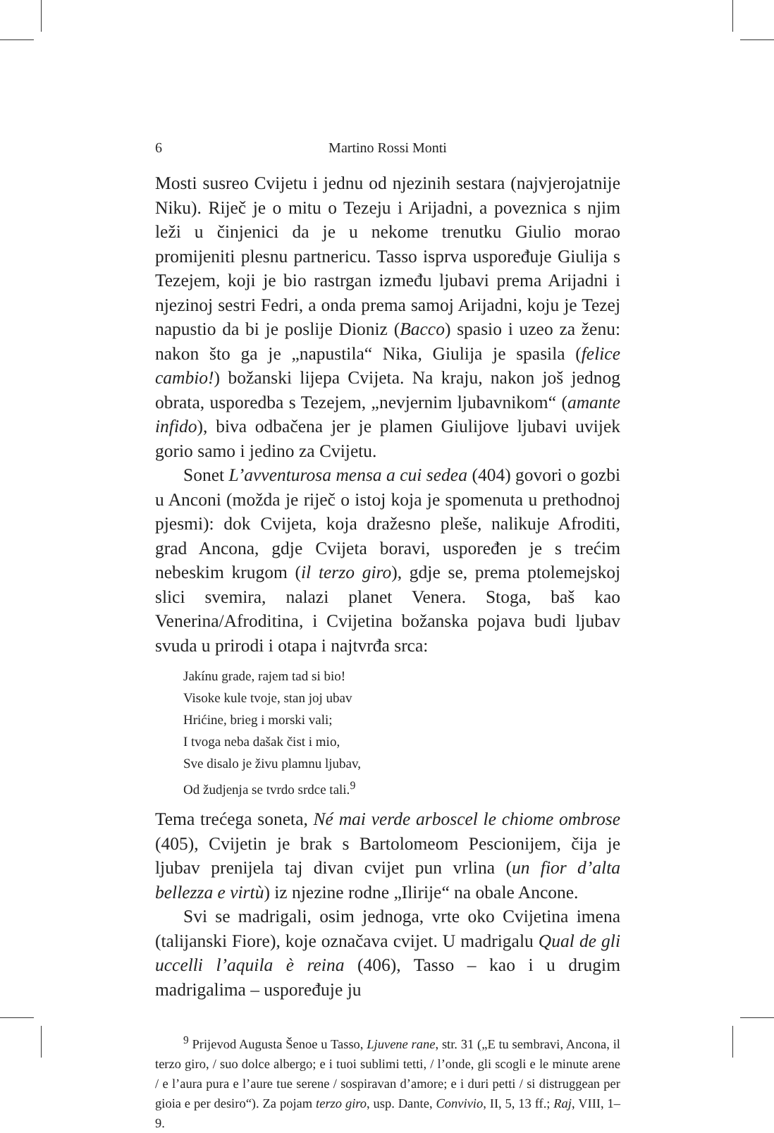6 Martino Rossi Monti
Mosti susreo Cvijetu i jednu od njezinih sestara (najvjerojatnije Niku). Riječ je o mitu o Tezeju i Arijadni, a poveznica s njim leži u činjenici da je u nekome trenutku Giulio morao promijeniti plesnu partnericu. Tasso isprva uspoređuje Giulija s Tezejem, koji je bio rastrgan između ljubavi prema Arijadni i njezinoj sestri Fedri, a onda prema samoj Arijadni, koju je Tezej napustio da bi je poslije Dioniz (Bacco) spasio i uzeo za ženu: nakon što ga je „napustila“ Nika, Giulija je spasila (felice cambio!) božanski lijepa Cvijeta. Na kraju, nakon još jednog obrata, usporedba s Tezejem, „nevjernim ljubavnikom“ (amante infido), biva odbačena jer je plamen Giulijove ljubavi uvijek gorio samo i jedino za Cvijetu.
Sonet L’avventurosa mensa a cui sedea (404) govori o gozbi u Anconi (možda je riječ o istoj koja je spomenuta u prethodnoj pjesmi): dok Cvijeta, koja dražesno pleše, nalikuje Afroditi, grad Ancona, gdje Cvijeta boravi, uspoređen je s trećim nebeskim krugom (il terzo giro), gdje se, prema ptolemejskoj slici svemira, nalazi planet Venera. Stoga, baš kao Venerina/Afroditina, i Cvijetina božanska pojava budi ljubav svuda u prirodi i otapa i najtvrđa srca:
Jakínu grade, rajem tad si bio!
Visoke kule tvoje, stan joj ubav
Hrićine, brieg i morski vali;
I tvoga neba dašak čist i mio,
Sve disalo je živu plamnu ljubav,
Od žudjenja se tvrdo srdce tali.<sup>9</sup>
Tema trećega soneta, Né mai verde arboscel le chiome ombrose (405), Cvijetin je brak s Bartolomeom Pescionijem, čija je ljubav prenijela taj divan cvijet pun vrlina (un fior d’alta bellezza e virtù) iz njezine rodne „Ilirije“ na obale Ancone.
Svi se madrigali, osim jednoga, vrte oko Cvijetina imena (talijanski Fiore), koje označava cvijet. U madrigalu Qual de gli uccelli l’aquila è reina (406), Tasso – kao i u drugim madrigalima – uspoređuje ju
<sup>9</sup> Prijevod Augusta Šenoe u Tasso, Ljuvene rane, str. 31 („E tu sembravi, Ancona, il terzo giro, / suo dolce albergo; e i tuoi sublimi tetti, / l’onde, gli scogli e le minute arene / e l’aura pura e l’aure tue serene / sospiravan d’amore; e i duri petti / si distruggean per gioia e per desiro“). Za pojam terzo giro, usp. Dante, Convivio, II, 5, 13 ff.; Raj, VIII, 1–9.